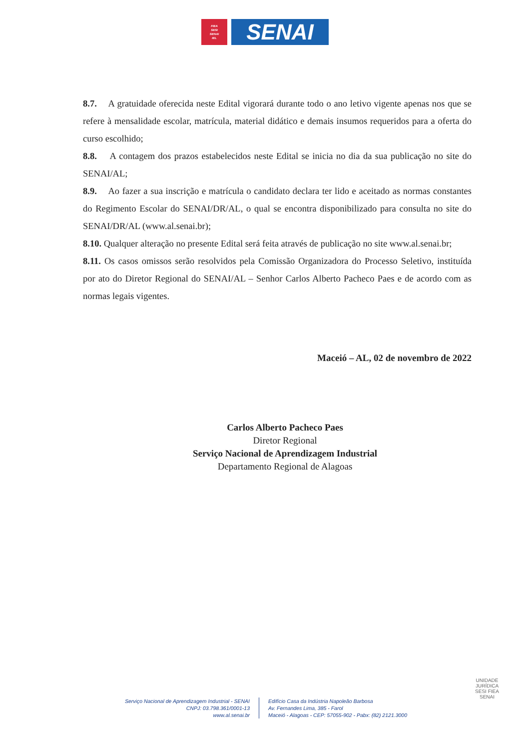FIEA
SESI
SENAI
IEL
SENAI
8.7. A gratuidade oferecida neste Edital vigorará durante todo o ano letivo vigente apenas nos que se refere à mensalidade escolar, matrícula, material didático e demais insumos requeridos para a oferta do curso escolhido;
8.8. A contagem dos prazos estabelecidos neste Edital se inicia no dia da sua publicação no site do SENAI/AL;
8.9. Ao fazer a sua inscrição e matrícula o candidato declara ter lido e aceitado as normas constantes do Regimento Escolar do SENAI/DR/AL, o qual se encontra disponibilizado para consulta no site do SENAI/DR/AL (www.al.senai.br);
8.10. Qualquer alteração no presente Edital será feita através de publicação no site www.al.senai.br;
8.11. Os casos omissos serão resolvidos pela Comissão Organizadora do Processo Seletivo, instituída por ato do Diretor Regional do SENAI/AL – Senhor Carlos Alberto Pacheco Paes e de acordo com as normas legais vigentes.
Maceió – AL, 02 de novembro de 2022
Carlos Alberto Pacheco Paes
Diretor Regional
Serviço Nacional de Aprendizagem Industrial
Departamento Regional de Alagoas
UNIDADE JURÍDICA
SESI FIEA
SENAI
Serviço Nacional de Aprendizagem Industrial - SENAI
CNPJ: 03.798.361/0001-13
www.al.senai.br
Edifício Casa da Indústria Napoleão Barbosa
Av. Fernandes Lima, 385 - Farol
Maceió - Alagoas - CEP: 57055-902 - Pabx: (82) 2121.3000